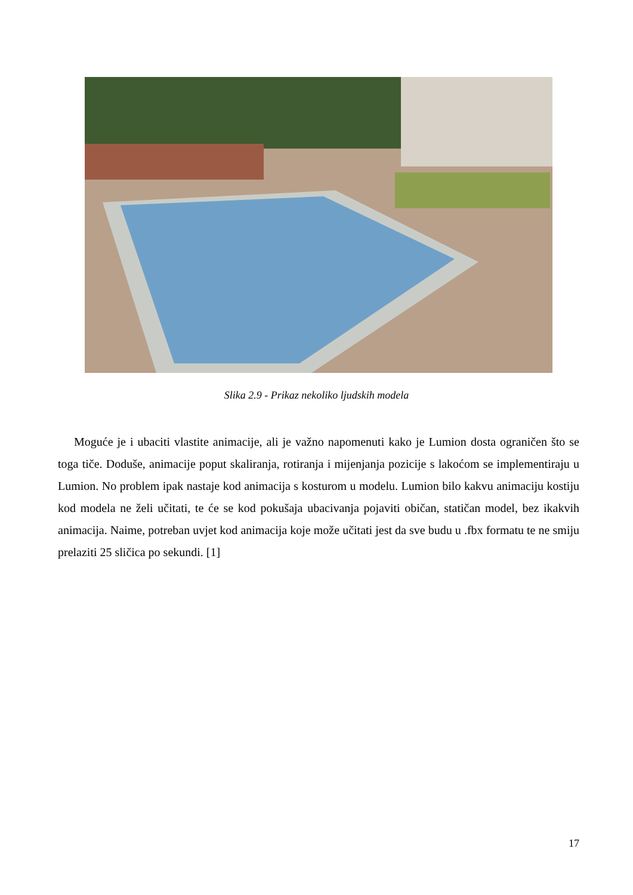Slika 2.9 - Prikaz nekoliko ljudskih modela
Moguće je i ubaciti vlastite animacije, ali je važno napomenuti kako je Lumion dosta ograničen što se toga tiče. Doduše, animacije poput skaliranja, rotiranja i mijenjanja pozicije s lakoćom se implementiraju u Lumion. No problem ipak nastaje kod animacija s kosturom u modelu. Lumion bilo kakvu animaciju kostiju kod modela ne želi učitati, te će se kod pokušaja ubacivanja pojaviti običan, statičan model, bez ikakvih animacija. Naime, potreban uvjet kod animacija koje može učitati jest da sve budu u .fbx formatu te ne smiju prelaziti 25 sličica po sekundi. [1]
17